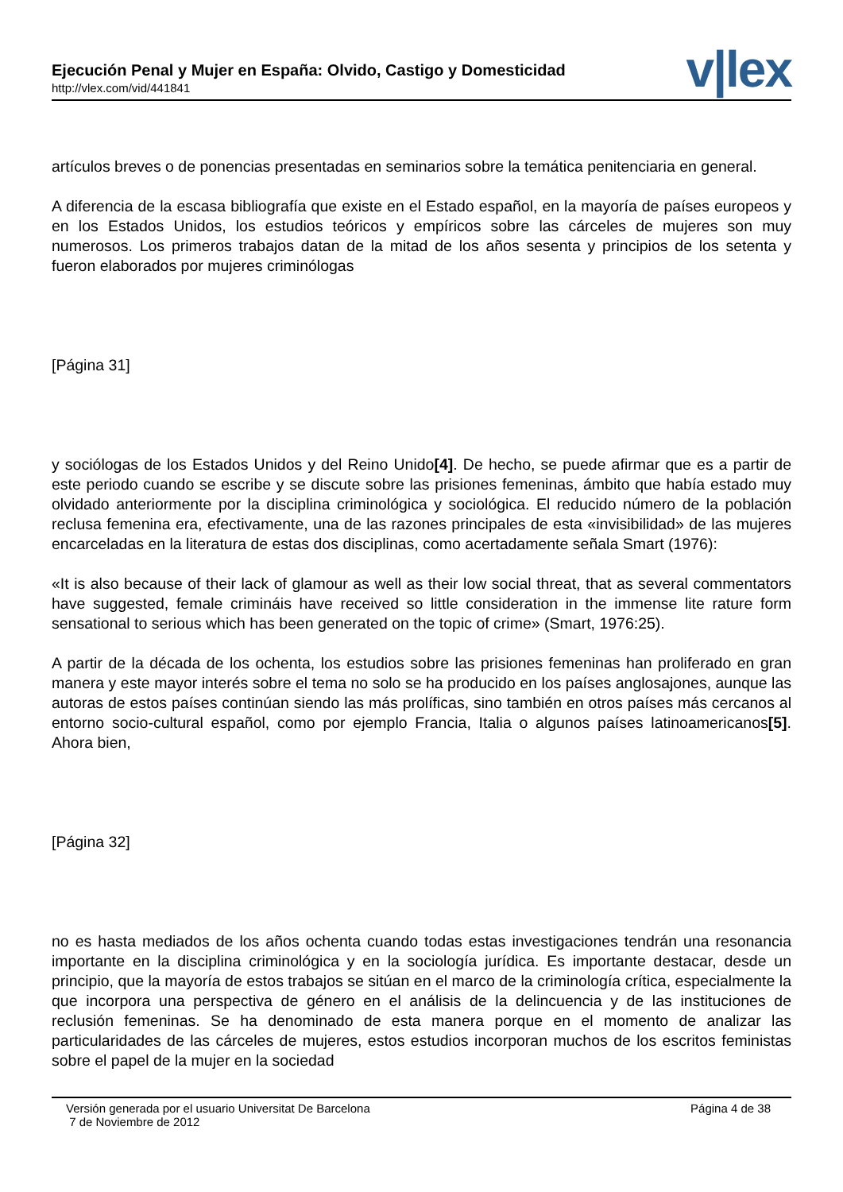Ejecución Penal y Mujer en España: Olvido, Castigo y Domesticidad
http://vlex.com/vid/441841
v|lex
artículos breves o de ponencias presentadas en seminarios sobre la temática penitenciaria en general.
A diferencia de la escasa bibliografía que existe en el Estado español, en la mayoría de países europeos y en los Estados Unidos, los estudios teóricos y empíricos sobre las cárceles de mujeres son muy numerosos. Los primeros trabajos datan de la mitad de los años sesenta y principios de los setenta y fueron elaborados por mujeres criminólogas
[Página 31]
y sociólogas de los Estados Unidos y del Reino Unido[4]. De hecho, se puede afirmar que es a partir de este periodo cuando se escribe y se discute sobre las prisiones femeninas, ámbito que había estado muy olvidado anteriormente por la disciplina criminológica y sociológica. El reducido número de la población reclusa femenina era, efectivamente, una de las razones principales de esta «invisibilidad» de las mujeres encarceladas en la literatura de estas dos disciplinas, como acertadamente señala Smart (1976):
«It is also because of their lack of glamour as well as their low social threat, that as several commentators have suggested, female crimináis have received so little consideration in the immense lite rature form sensational to serious which has been generated on the topic of crime» (Smart, 1976:25).
A partir de la década de los ochenta, los estudios sobre las prisiones femeninas han proliferado en gran manera y este mayor interés sobre el tema no solo se ha producido en los países anglosajones, aunque las autoras de estos países continúan siendo las más prolíficas, sino también en otros países más cercanos al entorno socio-cultural español, como por ejemplo Francia, Italia o algunos países latinoamericanos[5]. Ahora bien,
[Página 32]
no es hasta mediados de los años ochenta cuando todas estas investigaciones tendrán una resonancia importante en la disciplina criminológica y en la sociología jurídica. Es importante destacar, desde un principio, que la mayoría de estos trabajos se sitúan en el marco de la criminología crítica, especialmente la que incorpora una perspectiva de género en el análisis de la delincuencia y de las instituciones de reclusión femeninas. Se ha denominado de esta manera porque en el momento de analizar las particularidades de las cárceles de mujeres, estos estudios incorporan muchos de los escritos feministas sobre el papel de la mujer en la sociedad
Versión generada por el usuario Universitat De Barcelona
7 de Noviembre de 2012
Página 4 de 38